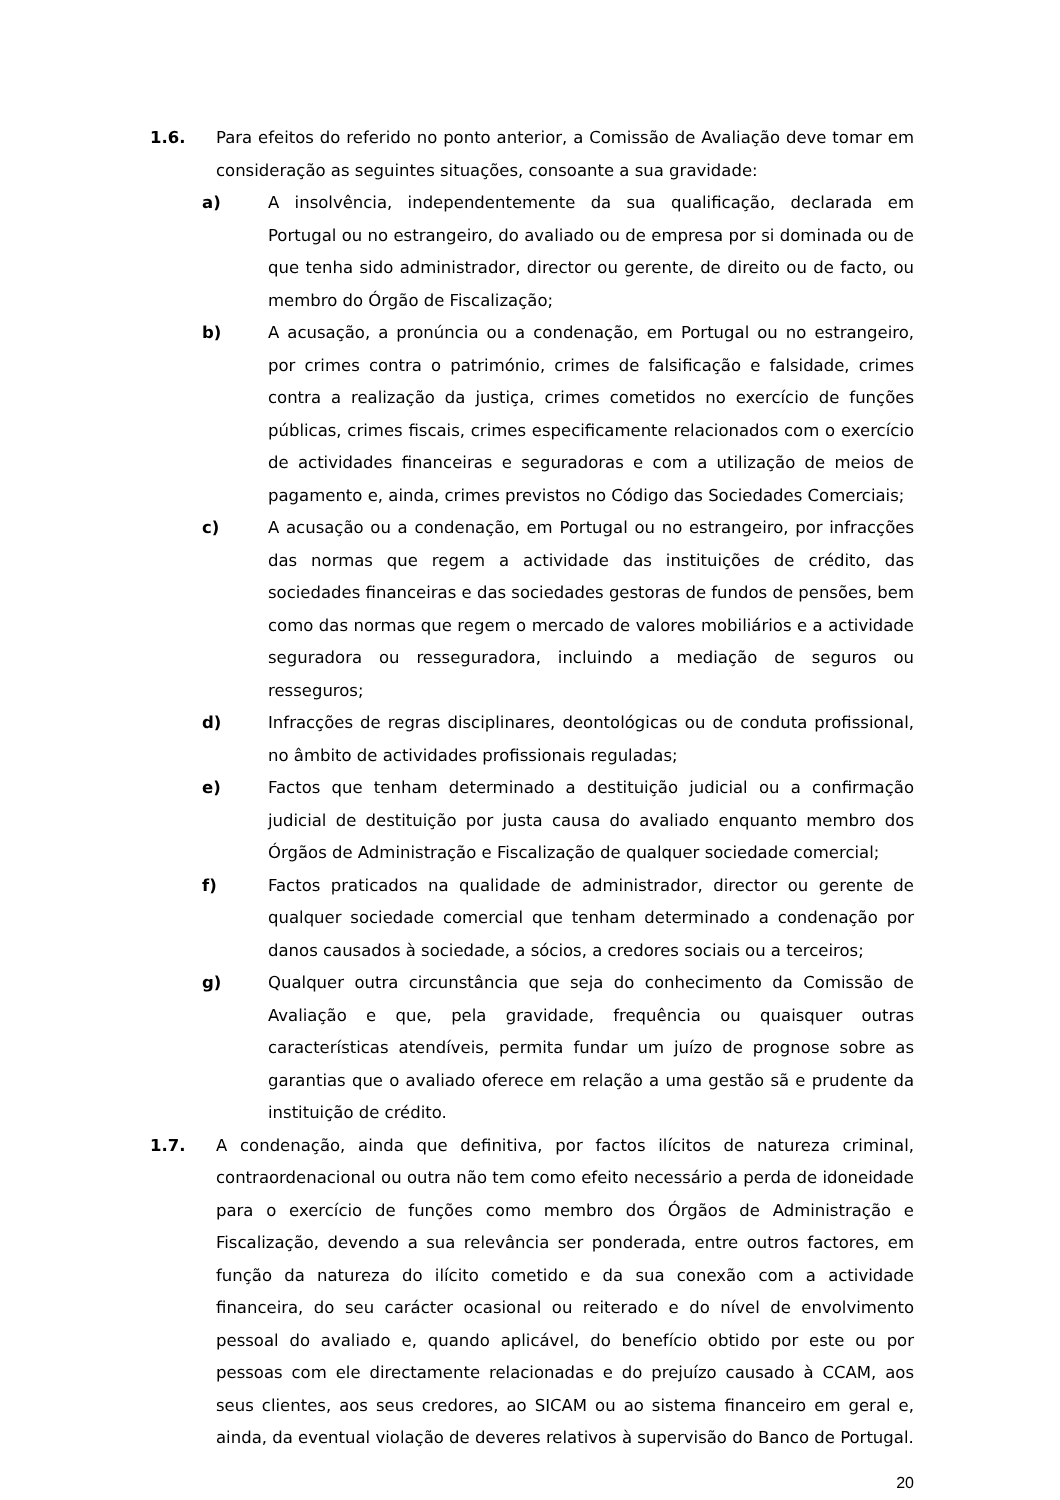1.6. Para efeitos do referido no ponto anterior, a Comissão de Avaliação deve tomar em consideração as seguintes situações, consoante a sua gravidade:
a) A insolvência, independentemente da sua qualificação, declarada em Portugal ou no estrangeiro, do avaliado ou de empresa por si dominada ou de que tenha sido administrador, director ou gerente, de direito ou de facto, ou membro do Órgão de Fiscalização;
b) A acusação, a pronúncia ou a condenação, em Portugal ou no estrangeiro, por crimes contra o património, crimes de falsificação e falsidade, crimes contra a realização da justiça, crimes cometidos no exercício de funções públicas, crimes fiscais, crimes especificamente relacionados com o exercício de actividades financeiras e seguradoras e com a utilização de meios de pagamento e, ainda, crimes previstos no Código das Sociedades Comerciais;
c) A acusação ou a condenação, em Portugal ou no estrangeiro, por infracções das normas que regem a actividade das instituições de crédito, das sociedades financeiras e das sociedades gestoras de fundos de pensões, bem como das normas que regem o mercado de valores mobiliários e a actividade seguradora ou resseguradora, incluindo a mediação de seguros ou resseguros;
d) Infracções de regras disciplinares, deontológicas ou de conduta profissional, no âmbito de actividades profissionais reguladas;
e) Factos que tenham determinado a destituição judicial ou a confirmação judicial de destituição por justa causa do avaliado enquanto membro dos Órgãos de Administração e Fiscalização de qualquer sociedade comercial;
f) Factos praticados na qualidade de administrador, director ou gerente de qualquer sociedade comercial que tenham determinado a condenação por danos causados à sociedade, a sócios, a credores sociais ou a terceiros;
g) Qualquer outra circunstância que seja do conhecimento da Comissão de Avaliação e que, pela gravidade, frequência ou quaisquer outras características atendíveis, permita fundar um juízo de prognose sobre as garantias que o avaliado oferece em relação a uma gestão sã e prudente da instituição de crédito.
1.7. A condenação, ainda que definitiva, por factos ilícitos de natureza criminal, contraordenacional ou outra não tem como efeito necessário a perda de idoneidade para o exercício de funções como membro dos Órgãos de Administração e Fiscalização, devendo a sua relevância ser ponderada, entre outros factores, em função da natureza do ilícito cometido e da sua conexão com a actividade financeira, do seu carácter ocasional ou reiterado e do nível de envolvimento pessoal do avaliado e, quando aplicável, do benefício obtido por este ou por pessoas com ele directamente relacionadas e do prejuízo causado à CCAM, aos seus clientes, aos seus credores, ao SICAM ou ao sistema financeiro em geral e, ainda, da eventual violação de deveres relativos à supervisão do Banco de Portugal.
20